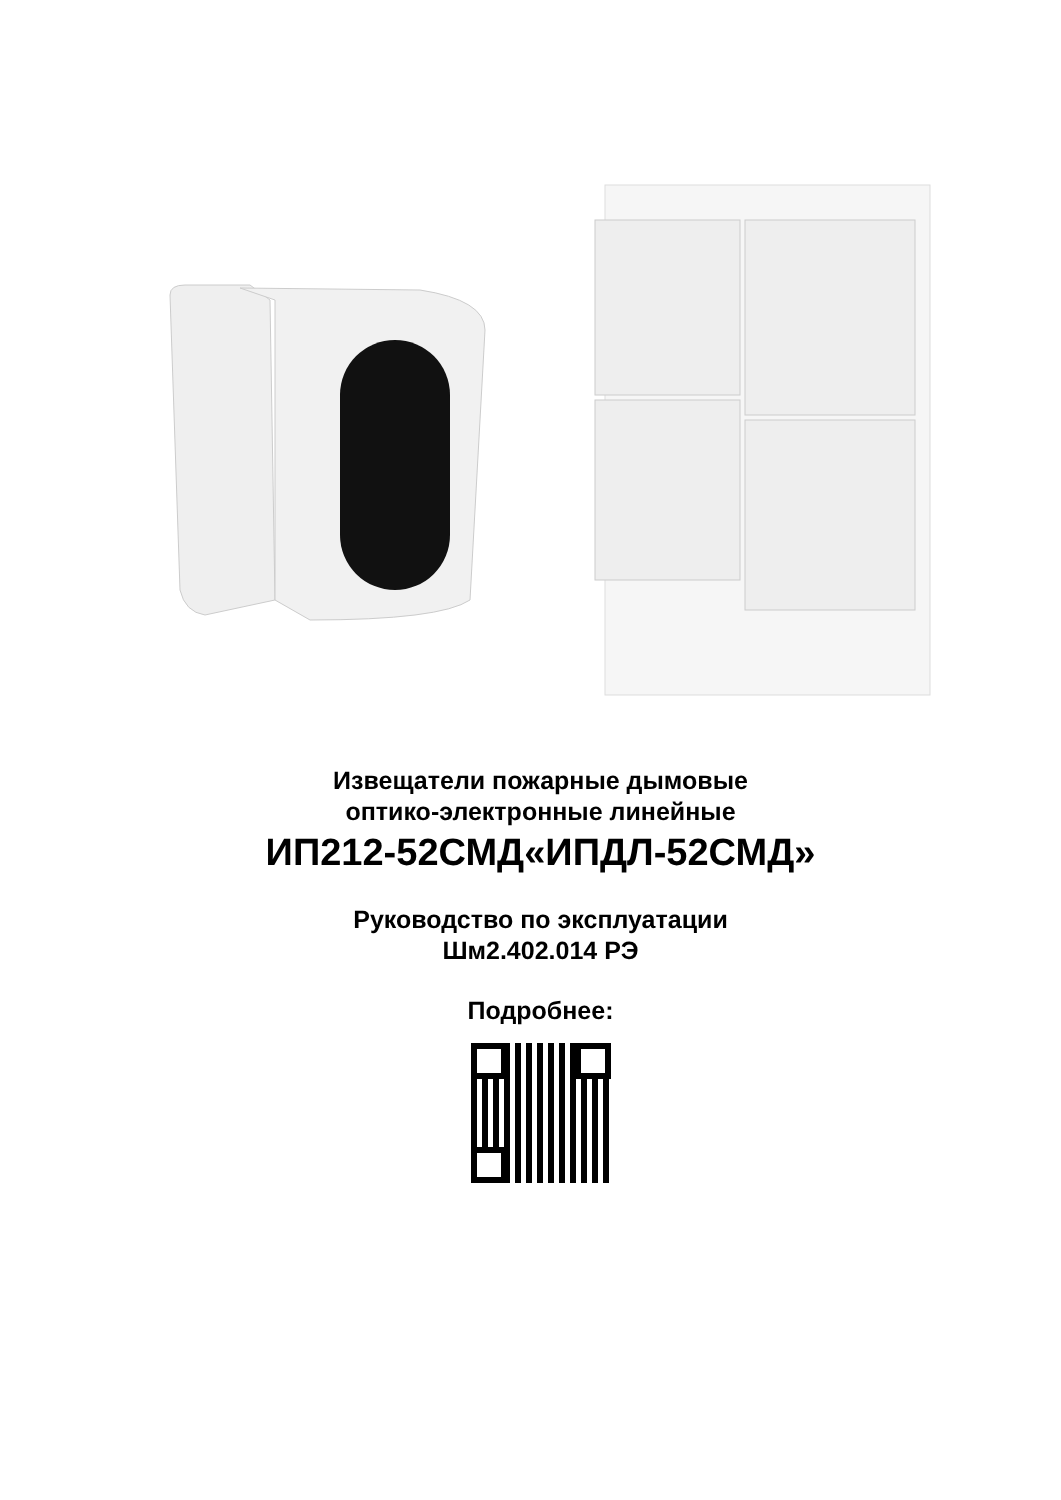Извещатели пожарные дымовые
оптико-электронные линейные
ИП212-52СМД«ИПДЛ-52СМД»
Руководство по эксплуатации
Шм2.402.014 РЭ
Подробнее: